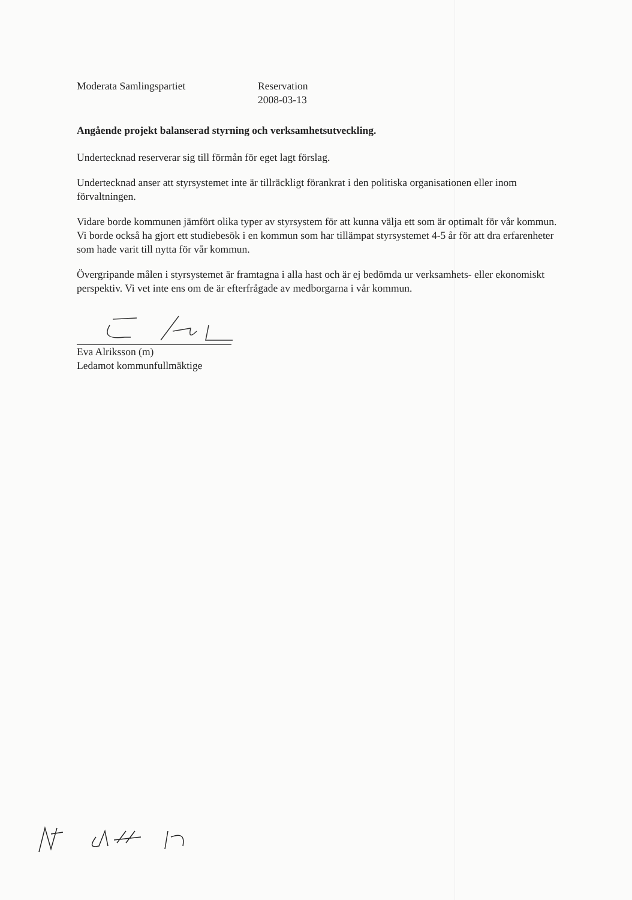Moderata Samlingspartiet Reservation
2008-03-13
Angående projekt balanserad styrning och verksamhetsutveckling.
Undertecknad reserverar sig till förmån för eget lagt förslag.
Undertecknad anser att styrsystemet inte är tillräckligt förankrat i den politiska organisationen eller inom förvaltningen.
Vidare borde kommunen jämfört olika typer av styrsystem för att kunna välja ett som är optimalt för vår kommun. Vi borde också ha gjort ett studiebesök i en kommun som har tillämpat styrsystemet 4-5 år för att dra erfarenheter som hade varit till nytta för vår kommun.
Övergripande målen i styrsystemet är framtagna i alla hast och är ej bedömda ur verksamhets- eller ekonomiskt perspektiv. Vi vet inte ens om de är efterfrågade av medborgarna i vår kommun.
Eva Alriksson (m)
Ledamot kommunfullmäktige